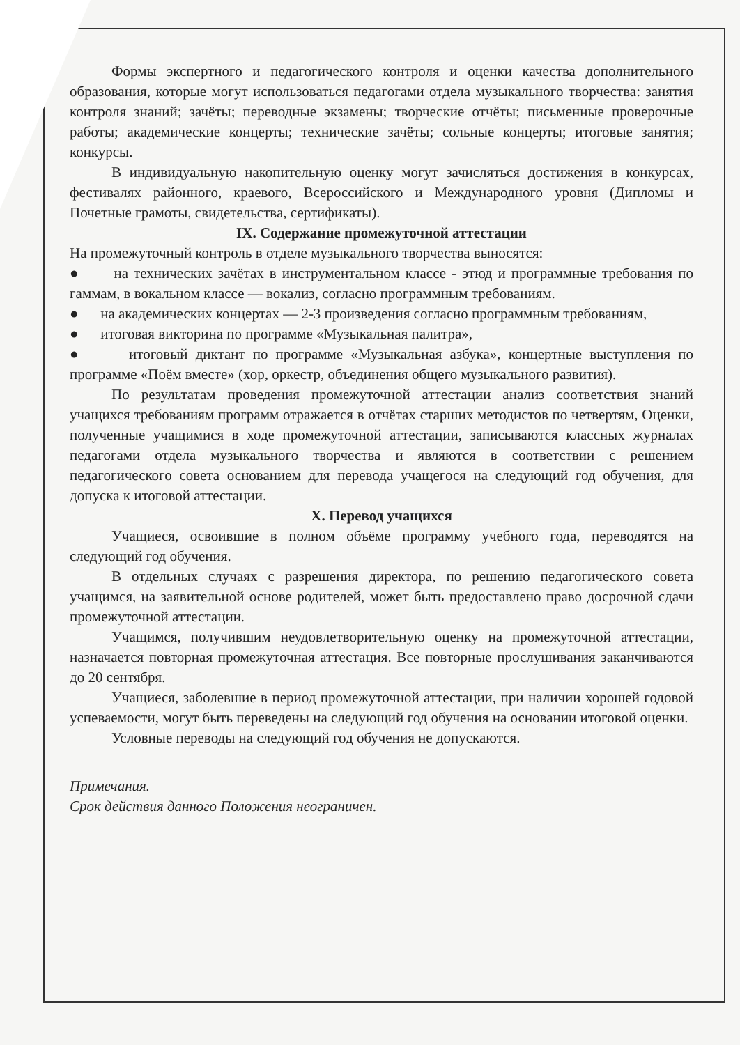Формы экспертного и педагогического контроля и оценки качества дополнительного образования, которые могут использоваться педагогами отдела музыкального творчества: занятия контроля знаний; зачёты; переводные экзамены; творческие отчёты; письменные проверочные работы; академические концерты; технические зачёты; сольные концерты; итоговые занятия; конкурсы.
В индивидуальную накопительную оценку могут зачисляться достижения в конкурсах, фестивалях районного, краевого, Всероссийского и Международного уровня (Дипломы и Почетные грамоты, свидетельства, сертификаты).
IX. Содержание промежуточной аттестации
На промежуточный контроль в отделе музыкального творчества выносятся:
● на технических зачётах в инструментальном классе - этюд и программные требования по гаммам, в вокальном классе — вокализ, согласно программным требованиям.
● на академических концертах — 2-3 произведения согласно программным требованиям,
● итоговая викторина по программе «Музыкальная палитра»,
● итоговый диктант по программе «Музыкальная азбука», концертные выступления по программе «Поём вместе» (хор, оркестр, объединения общего музыкального развития).
По результатам проведения промежуточной аттестации анализ соответствия знаний учащихся требованиям программ отражается в отчётах старших методистов по четвертям, Оценки, полученные учащимися в ходе промежуточной аттестации, записываются классных журналах педагогами отдела музыкального творчества и являются в соответствии с решением педагогического совета основанием для перевода учащегося на следующий год обучения, для допуска к итоговой аттестации.
X. Перевод учащихся
Учащиеся, освоившие в полном объёме программу учебного года, переводятся на следующий год обучения.
В отдельных случаях с разрешения директора, по решению педагогического совета учащимся, на заявительной основе родителей, может быть предоставлено право досрочной сдачи промежуточной аттестации.
Учащимся, получившим неудовлетворительную оценку на промежуточной аттестации, назначается повторная промежуточная аттестация. Все повторные прослушивания заканчиваются до 20 сентября.
Учащиеся, заболевшие в период промежуточной аттестации, при наличии хорошей годовой успеваемости, могут быть переведены на следующий год обучения на основании итоговой оценки.
Условные переводы на следующий год обучения не допускаются.
Примечания.
Срок действия данного Положения неограничен.